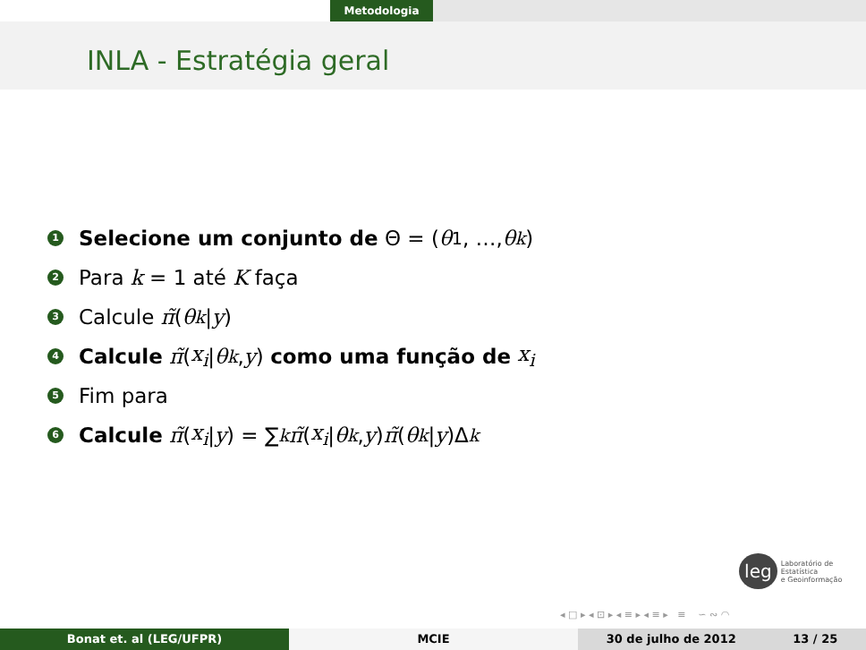Metodologia
INLA - Estratégia geral
1 Selecione um conjunto de Θ = (θ<sub>1</sub>, …, θ<sub>k</sub>)
2 Para k = 1 até K faça
3 Calcule π̃ (θ<sub>k</sub> | y)
4 Calcule π̃ (x<sub>i</sub> | θ<sub>k</sub>, y) como uma função de x<sub>i</sub>
5 Fim para
6 Calcule π̃ (x<sub>i</sub> | y) = ∑<sub>k</sub> π̃ (x<sub>i</sub> | θ<sub>k</sub>, y) π̃ (θ<sub>k</sub> | y)Δ<sub>k</sub>
leg Laboratório de Estatística
e Geoinformação
◂ □ ▸ ◂ ⊡ ▸ ◂ ≡ ▸ ◂ ≡ ▸ ≡ ∽ ∾ ◠
Bonat et. al (LEG/UFPR) MCIE 30 de julho de 2012 13 / 25